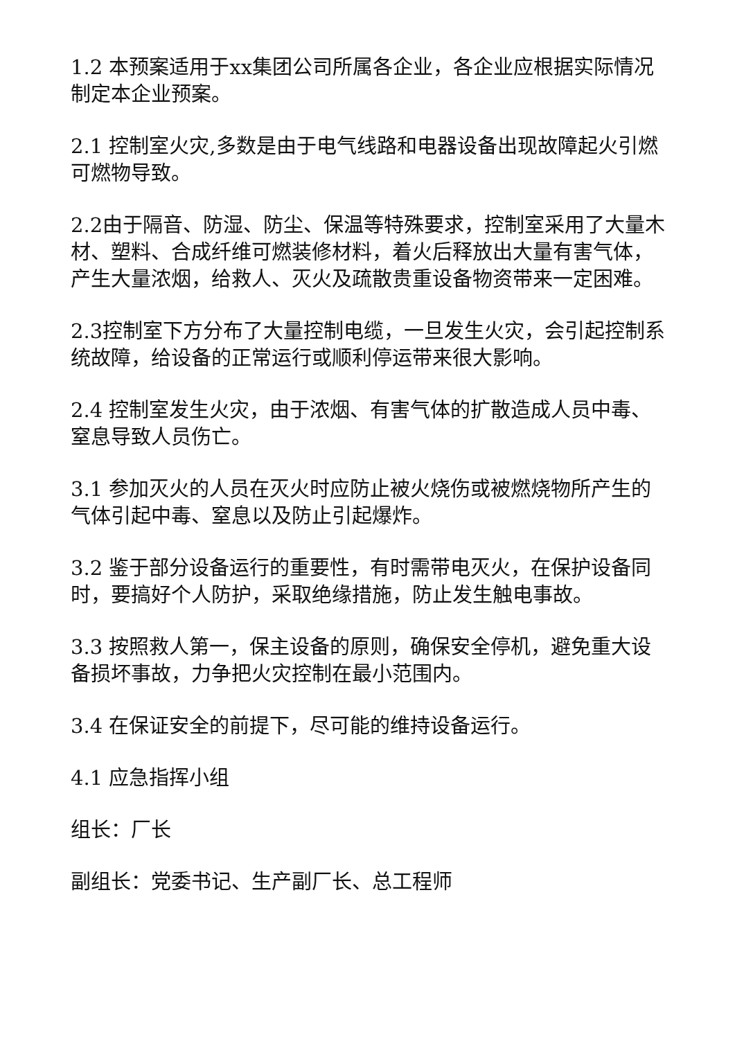1.2 本预案适用于xx集团公司所属各企业，各企业应根据实际情况制定本企业预案。
2.1 控制室火灾,多数是由于电气线路和电器设备出现故障起火引燃可燃物导致。
2.2由于隔音、防湿、防尘、保温等特殊要求，控制室采用了大量木材、塑料、合成纤维可燃装修材料，着火后释放出大量有害气体，产生大量浓烟，给救人、灭火及疏散贵重设备物资带来一定困难。
2.3控制室下方分布了大量控制电缆，一旦发生火灾，会引起控制系统故障，给设备的正常运行或顺利停运带来很大影响。
2.4 控制室发生火灾，由于浓烟、有害气体的扩散造成人员中毒、窒息导致人员伤亡。
3.1 参加灭火的人员在灭火时应防止被火烧伤或被燃烧物所产生的气体引起中毒、窒息以及防止引起爆炸。
3.2 鉴于部分设备运行的重要性，有时需带电灭火，在保护设备同时，要搞好个人防护，采取绝缘措施，防止发生触电事故。
3.3 按照救人第一，保主设备的原则，确保安全停机，避免重大设备损坏事故，力争把火灾控制在最小范围内。
3.4 在保证安全的前提下，尽可能的维持设备运行。
4.1 应急指挥小组
组长：厂长
副组长：党委书记、生产副厂长、总工程师